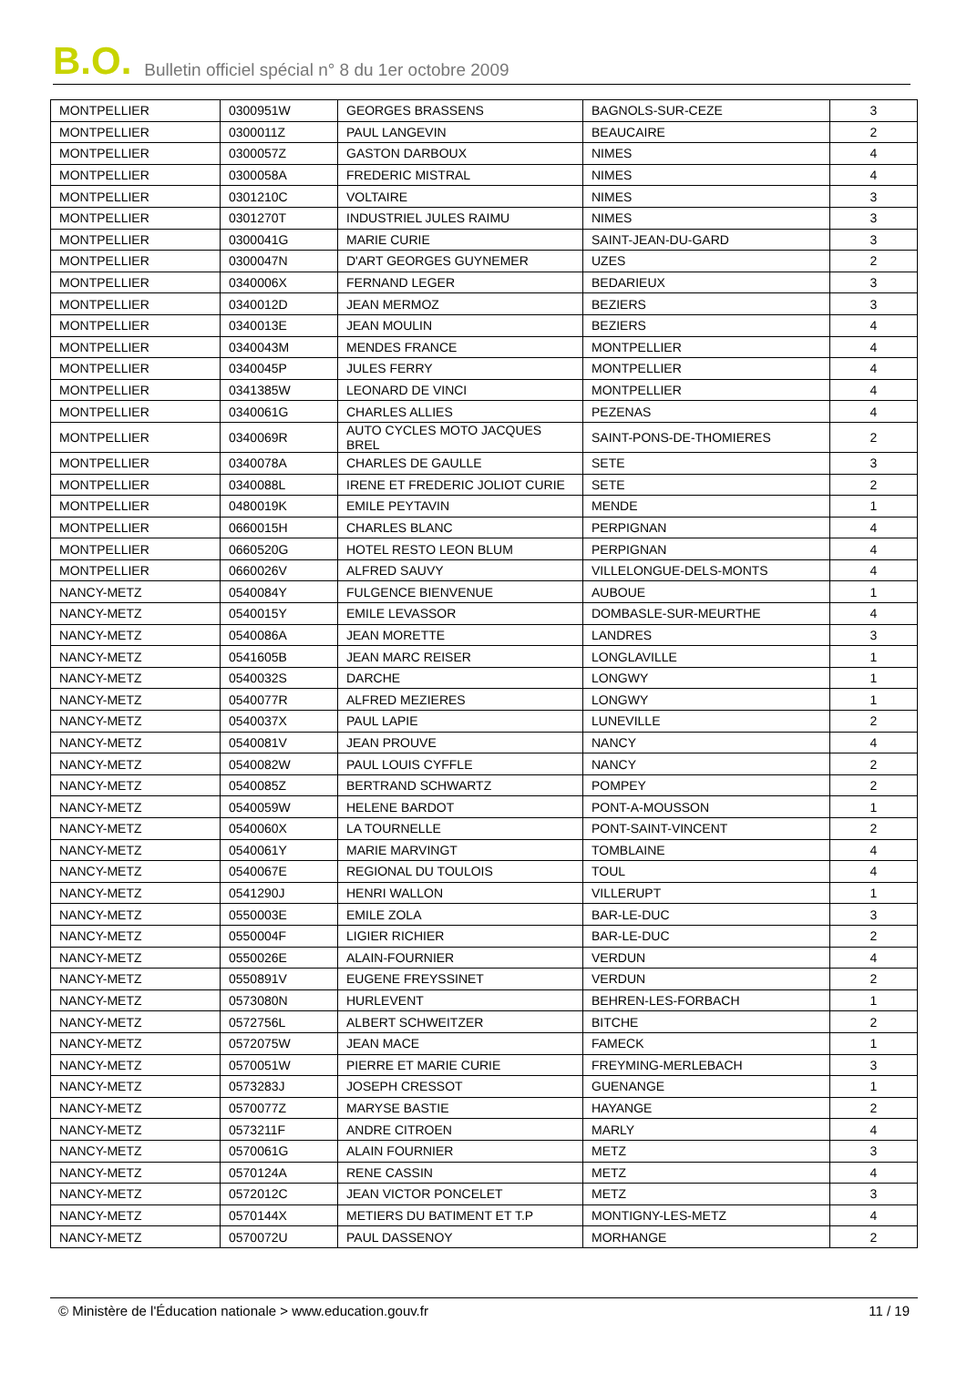B.O. Bulletin officiel spécial n° 8 du 1er octobre 2009
| MONTPELLIER | 0300951W | GEORGES BRASSENS | BAGNOLS-SUR-CEZE | 3 |
| MONTPELLIER | 0300011Z | PAUL LANGEVIN | BEAUCAIRE | 2 |
| MONTPELLIER | 0300057Z | GASTON DARBOUX | NIMES | 4 |
| MONTPELLIER | 0300058A | FREDERIC MISTRAL | NIMES | 4 |
| MONTPELLIER | 0301210C | VOLTAIRE | NIMES | 3 |
| MONTPELLIER | 0301270T | INDUSTRIEL JULES RAIMU | NIMES | 3 |
| MONTPELLIER | 0300041G | MARIE CURIE | SAINT-JEAN-DU-GARD | 3 |
| MONTPELLIER | 0300047N | D'ART GEORGES GUYNEMER | UZES | 2 |
| MONTPELLIER | 0340006X | FERNAND LEGER | BEDARIEUX | 3 |
| MONTPELLIER | 0340012D | JEAN MERMOZ | BEZIERS | 3 |
| MONTPELLIER | 0340013E | JEAN MOULIN | BEZIERS | 4 |
| MONTPELLIER | 0340043M | MENDES FRANCE | MONTPELLIER | 4 |
| MONTPELLIER | 0340045P | JULES FERRY | MONTPELLIER | 4 |
| MONTPELLIER | 0341385W | LEONARD DE VINCI | MONTPELLIER | 4 |
| MONTPELLIER | 0340061G | CHARLES ALLIES | PEZENAS | 4 |
| MONTPELLIER | 0340069R | AUTO CYCLES MOTO JACQUES BREL | SAINT-PONS-DE-THOMIERES | 2 |
| MONTPELLIER | 0340078A | CHARLES DE GAULLE | SETE | 3 |
| MONTPELLIER | 0340088L | IRENE ET FREDERIC JOLIOT CURIE | SETE | 2 |
| MONTPELLIER | 0480019K | EMILE PEYTAVIN | MENDE | 1 |
| MONTPELLIER | 0660015H | CHARLES BLANC | PERPIGNAN | 4 |
| MONTPELLIER | 0660520G | HOTEL RESTO LEON BLUM | PERPIGNAN | 4 |
| MONTPELLIER | 0660026V | ALFRED SAUVY | VILLELONGUE-DELS-MONTS | 4 |
| NANCY-METZ | 0540084Y | FULGENCE BIENVENUE | AUBOUE | 1 |
| NANCY-METZ | 0540015Y | EMILE LEVASSOR | DOMBASLE-SUR-MEURTHE | 4 |
| NANCY-METZ | 0540086A | JEAN MORETTE | LANDRES | 3 |
| NANCY-METZ | 0541605B | JEAN MARC REISER | LONGLAVILLE | 1 |
| NANCY-METZ | 0540032S | DARCHE | LONGWY | 1 |
| NANCY-METZ | 0540077R | ALFRED MEZIERES | LONGWY | 1 |
| NANCY-METZ | 0540037X | PAUL LAPIE | LUNEVILLE | 2 |
| NANCY-METZ | 0540081V | JEAN PROUVE | NANCY | 4 |
| NANCY-METZ | 0540082W | PAUL LOUIS CYFFLE | NANCY | 2 |
| NANCY-METZ | 0540085Z | BERTRAND SCHWARTZ | POMPEY | 2 |
| NANCY-METZ | 0540059W | HELENE BARDOT | PONT-A-MOUSSON | 1 |
| NANCY-METZ | 0540060X | LA TOURNELLE | PONT-SAINT-VINCENT | 2 |
| NANCY-METZ | 0540061Y | MARIE MARVINGT | TOMBLAINE | 4 |
| NANCY-METZ | 0540067E | REGIONAL DU TOULOIS | TOUL | 4 |
| NANCY-METZ | 0541290J | HENRI WALLON | VILLERUPT | 1 |
| NANCY-METZ | 0550003E | EMILE ZOLA | BAR-LE-DUC | 3 |
| NANCY-METZ | 0550004F | LIGIER RICHIER | BAR-LE-DUC | 2 |
| NANCY-METZ | 0550026E | ALAIN-FOURNIER | VERDUN | 4 |
| NANCY-METZ | 0550891V | EUGENE FREYSSINET | VERDUN | 2 |
| NANCY-METZ | 0573080N | HURLEVENT | BEHREN-LES-FORBACH | 1 |
| NANCY-METZ | 0572756L | ALBERT SCHWEITZER | BITCHE | 2 |
| NANCY-METZ | 0572075W | JEAN MACE | FAMECK | 1 |
| NANCY-METZ | 0570051W | PIERRE ET MARIE CURIE | FREYMING-MERLEBACH | 3 |
| NANCY-METZ | 0573283J | JOSEPH CRESSOT | GUENANGE | 1 |
| NANCY-METZ | 0570077Z | MARYSE BASTIE | HAYANGE | 2 |
| NANCY-METZ | 0573211F | ANDRE CITROEN | MARLY | 4 |
| NANCY-METZ | 0570061G | ALAIN FOURNIER | METZ | 3 |
| NANCY-METZ | 0570124A | RENE CASSIN | METZ | 4 |
| NANCY-METZ | 0572012C | JEAN VICTOR PONCELET | METZ | 3 |
| NANCY-METZ | 0570144X | METIERS DU BATIMENT ET T.P | MONTIGNY-LES-METZ | 4 |
| NANCY-METZ | 0570072U | PAUL DASSENOY | MORHANGE | 2 |
© Ministère de l'Éducation nationale > www.education.gouv.fr 11 / 19